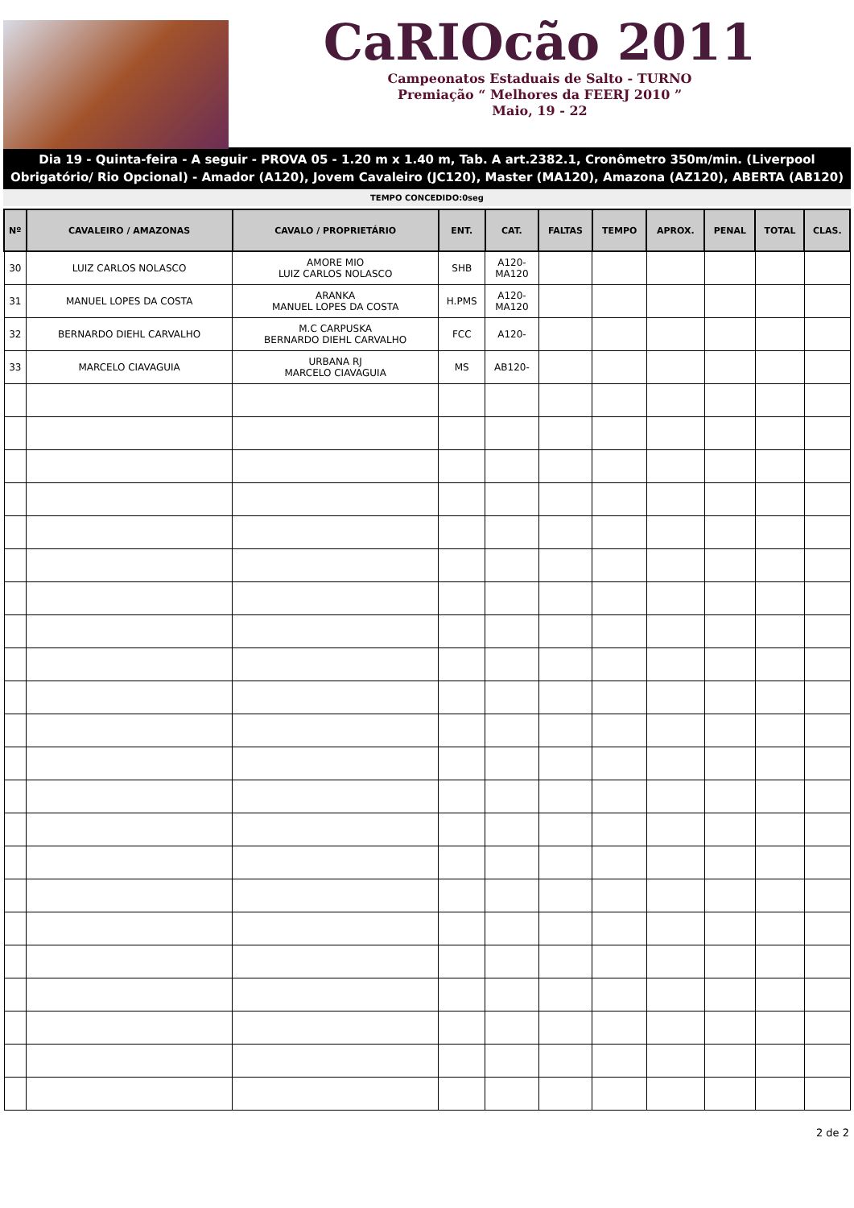CaRIOcão 2011
Campeonatos Estaduais de Salto - TURNO
Premiação “ Melhores da FEERJ 2010 ”
Maio, 19 - 22
Dia 19 - Quinta-feira - A seguir - PROVA 05 - 1.20 m x 1.40 m, Tab. A art.2382.1, Cronômetro 350m/min. (Liverpool Obrigatório/ Rio Opcional) - Amador (A120), Jovem Cavaleiro (JC120), Master (MA120), Amazona (AZ120), ABERTA (AB120)
TEMPO CONCEDIDO:0seg
| Nº | CAVALEIRO / AMAZONAS | CAVALO / PROPRIETÁRIO | ENT. | CAT. | FALTAS | TEMPO | APROX. | PENAL | TOTAL | CLAS. |
| --- | --- | --- | --- | --- | --- | --- | --- | --- | --- | --- |
| 30 | LUIZ CARLOS NOLASCO | AMORE MIO LUIZ CARLOS NOLASCO | SHB | A120- MA120 | | | | | | |
| 31 | MANUEL LOPES DA COSTA | ARANKA MANUEL LOPES DA COSTA | H.PMS | A120- MA120 | | | | | | |
| 32 | BERNARDO DIEHL CARVALHO | M.C CARPUSKA BERNARDO DIEHL CARVALHO | FCC | A120- | | | | | | |
| 33 | MARCELO CIAVAGUIA | URBANA RJ MARCELO CIAVAGUIA | MS | AB120- | | | | | | |
2 de 2